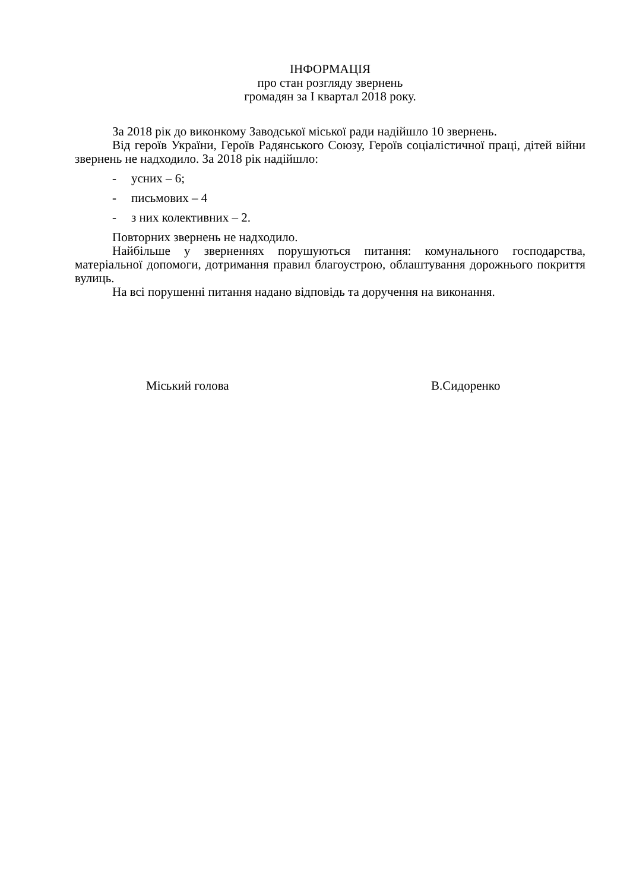ІНФОРМАЦІЯ
про стан розгляду звернень
громадян за I квартал 2018 року.
За 2018 рік до виконкому Заводської міської ради надійшло 10 звернень.
Від героїв України, Героїв Радянського Союзу, Героїв соціалістичної праці, дітей війни звернень не надходило. За 2018 рік надійшло:
- усних – 6;
- письмових – 4
- з них колективних – 2.
Повторних звернень не надходило.
Найбільше у зверненнях порушуються питання: комунального господарства, матеріальної допомоги, дотримання правил благоустрою, облаштування дорожнього покриття вулиць.
На всі порушенні питання надано відповідь та доручення на виконання.
Міський голова В.Сидоренко